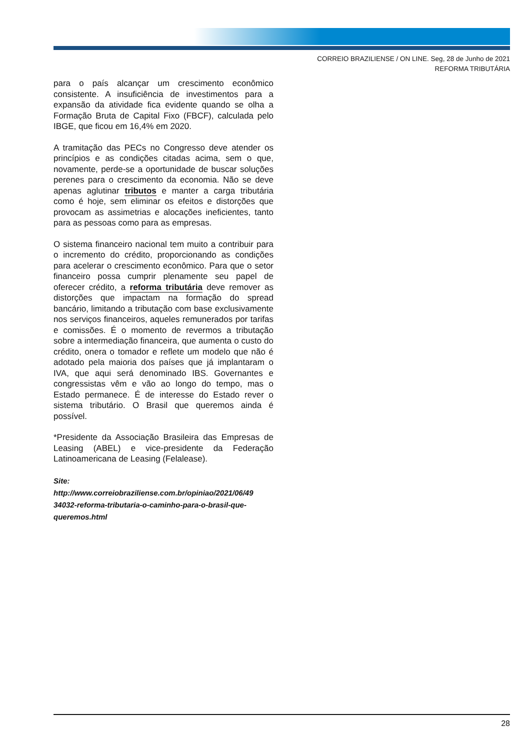CORREIO BRAZILIENSE / ON LINE. Seg, 28 de Junho de 2021
REFORMA TRIBUTÁRIA
para o país alcançar um crescimento econômico consistente. A insuficiência de investimentos para a expansão da atividade fica evidente quando se olha a Formação Bruta de Capital Fixo (FBCF), calculada pelo IBGE, que ficou em 16,4% em 2020.
A tramitação das PECs no Congresso deve atender os princípios e as condições citadas acima, sem o que, novamente, perde-se a oportunidade de buscar soluções perenes para o crescimento da economia. Não se deve apenas aglutinar tributos e manter a carga tributária como é hoje, sem eliminar os efeitos e distorções que provocam as assimetrias e alocações ineficientes, tanto para as pessoas como para as empresas.
O sistema financeiro nacional tem muito a contribuir para o incremento do crédito, proporcionando as condições para acelerar o crescimento econômico. Para que o setor financeiro possa cumprir plenamente seu papel de oferecer crédito, a reforma tributária deve remover as distorções que impactam na formação do spread bancário, limitando a tributação com base exclusivamente nos serviços financeiros, aqueles remunerados por tarifas e comissões. É o momento de revermos a tributação sobre a intermediação financeira, que aumenta o custo do crédito, onera o tomador e reflete um modelo que não é adotado pela maioria dos países que já implantaram o IVA, que aqui será denominado IBS. Governantes e congressistas vêm e vão ao longo do tempo, mas o Estado permanece. É de interesse do Estado rever o sistema tributário. O Brasil que queremos ainda é possível.
*Presidente da Associação Brasileira das Empresas de Leasing (ABEL) e vice-presidente da Federação Latinoamericana de Leasing (Felalease).
Site:
http://www.correiobraziliense.com.br/opiniao/2021/06/49 34032-reforma-tributaria-o-caminho-para-o-brasil-que-queremos.html
28